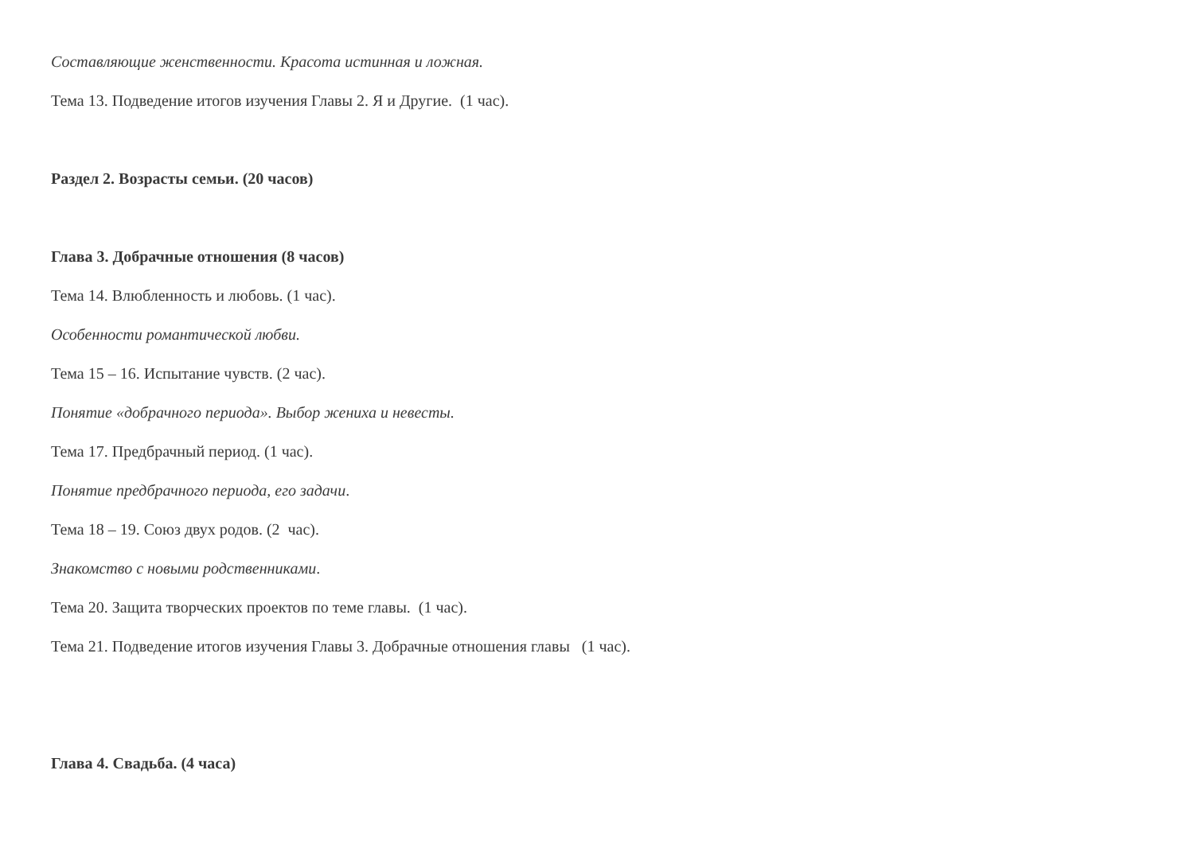Составляющие женственности. Красота истинная и ложная.
Тема 13. Подведение итогов изучения Главы 2. Я и Другие. (1 час).
Раздел 2. Возрасты семьи. (20 часов)
Глава 3. Добрачные отношения (8 часов)
Тема 14. Влюбленность и любовь. (1 час).
Особенности романтической любви.
Тема 15 – 16. Испытание чувств. (2 час).
Понятие «добрачного периода». Выбор жениха и невесты.
Тема 17. Предбрачный период. (1 час).
Понятие предбрачного периода, его задачи.
Тема 18 – 19. Союз двух родов. (2 час).
Знакомство с новыми родственниками.
Тема 20. Защита творческих проектов по теме главы. (1 час).
Тема 21. Подведение итогов изучения Главы 3. Добрачные отношения главы (1 час).
Глава 4. Свадьба. (4 часа)